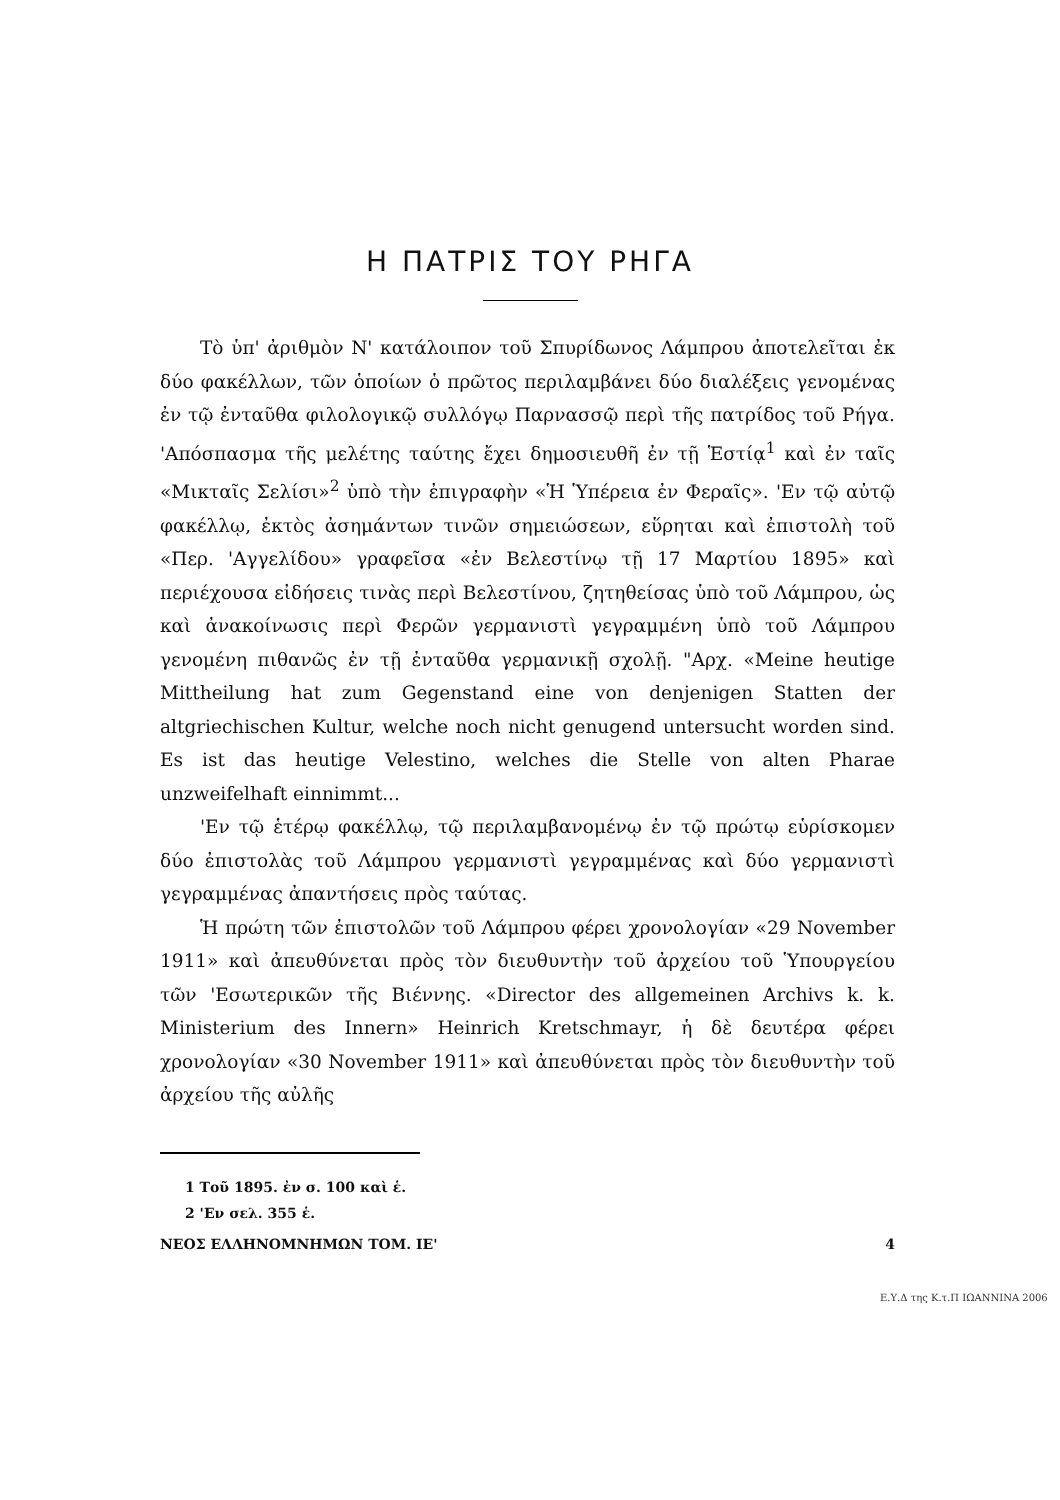Η ΠΑΤΡΙΣ ΤΟΥ ΡΗΓΑ
Τὸ ὑπ' ἀριθμὸν Ν' κατάλοιπον τοῦ Σπυρίδωνος Λάμπρου ἀποτελεῖται ἐκ δύο φακέλλων, τῶν ὁποίων ὁ πρῶτος περιλαμβάνει δύο διαλέξεις γενομένας ἐν τῷ ἐνταῦθα φιλολογικῷ συλλόγῳ Παρνασσῷ περὶ τῆς πατρίδος τοῦ Ρήγα. 'Απόσπασμα τῆς μελέτης ταύτης ἔχει δημοσιευθῆ ἐν τῇ Ἑστίᾳ<sup>1</sup> καὶ ἐν ταῖς «Μικταῖς Σελίσι»<sup>2</sup> ὑπὸ τὴν ἐπιγραφὴν «Ἡ Ὑπέρεια ἐν Φεραῖς». 'Εν τῷ αὐτῷ φακέλλῳ, ἐκτὸς ἀσημάντων τινῶν σημειώσεων, εὕρηται καὶ ἐπιστολὴ τοῦ «Περ. 'Αγγελίδου» γραφεῖσα «ἐν Βελεστίνῳ τῇ 17 Μαρτίου 1895» καὶ περιέχουσα εἰδήσεις τινὰς περὶ Βελεστίνου, ζητηθείσας ὑπὸ τοῦ Λάμπρου, ὡς καὶ ἀνακοίνωσις περὶ Φερῶν γερμανιστὶ γεγραμμένη ὑπὸ τοῦ Λάμπρου γενομένη πιθανῶς ἐν τῇ ἐνταῦθα γερμανικῇ σχολῇ. "Αρχ. «Meine heutige Mittheilung hat zum Gegenstand eine von denjenigen Statten der altgriechischen Kultur, welche noch nicht genugend untersucht worden sind. Es ist das heutige Velestino, welches die Stelle von alten Pharae unzweifelhaft einnimmt...
'Εν τῷ ἑτέρῳ φακέλλῳ, τῷ περιλαμβανομένῳ ἐν τῷ πρώτῳ εὑρίσκομεν δύο ἐπιστολὰς τοῦ Λάμπρου γερμανιστὶ γεγραμμένας καὶ δύο γερμανιστὶ γεγραμμένας ἀπαντήσεις πρὸς ταύτας.
Ἡ πρώτη τῶν ἐπιστολῶν τοῦ Λάμπρου φέρει χρονολογίαν «29 November 1911» καὶ ἀπευθύνεται πρὸς τὸν διευθυντὴν τοῦ ἀρχείου τοῦ Ὑπουργείου τῶν 'Εσωτερικῶν τῆς Βιέννης. «Director des allgemeinen Archivs k. k. Ministerium des Innern» Heinrich Kretschmayr, ἡ δὲ δευτέρα φέρει χρονολογίαν «30 November 1911» καὶ ἀπευθύνεται πρὸς τὸν διευθυντὴν τοῦ ἀρχείου τῆς αὐλῆς
1 Τοῦ 1895. ἐν σ. 100 καὶ ἑ.
2 'Εν σελ. 355 ἑ.
ΝΕΟΣ ΕΛΛΗΝΟΜΝΗΜΩΝ ΤΟΜ. ΙΕ' 4
Ε.Υ.Δ της Κ.τ.Π ΙΩΑΝΝΙΝΑ 2006